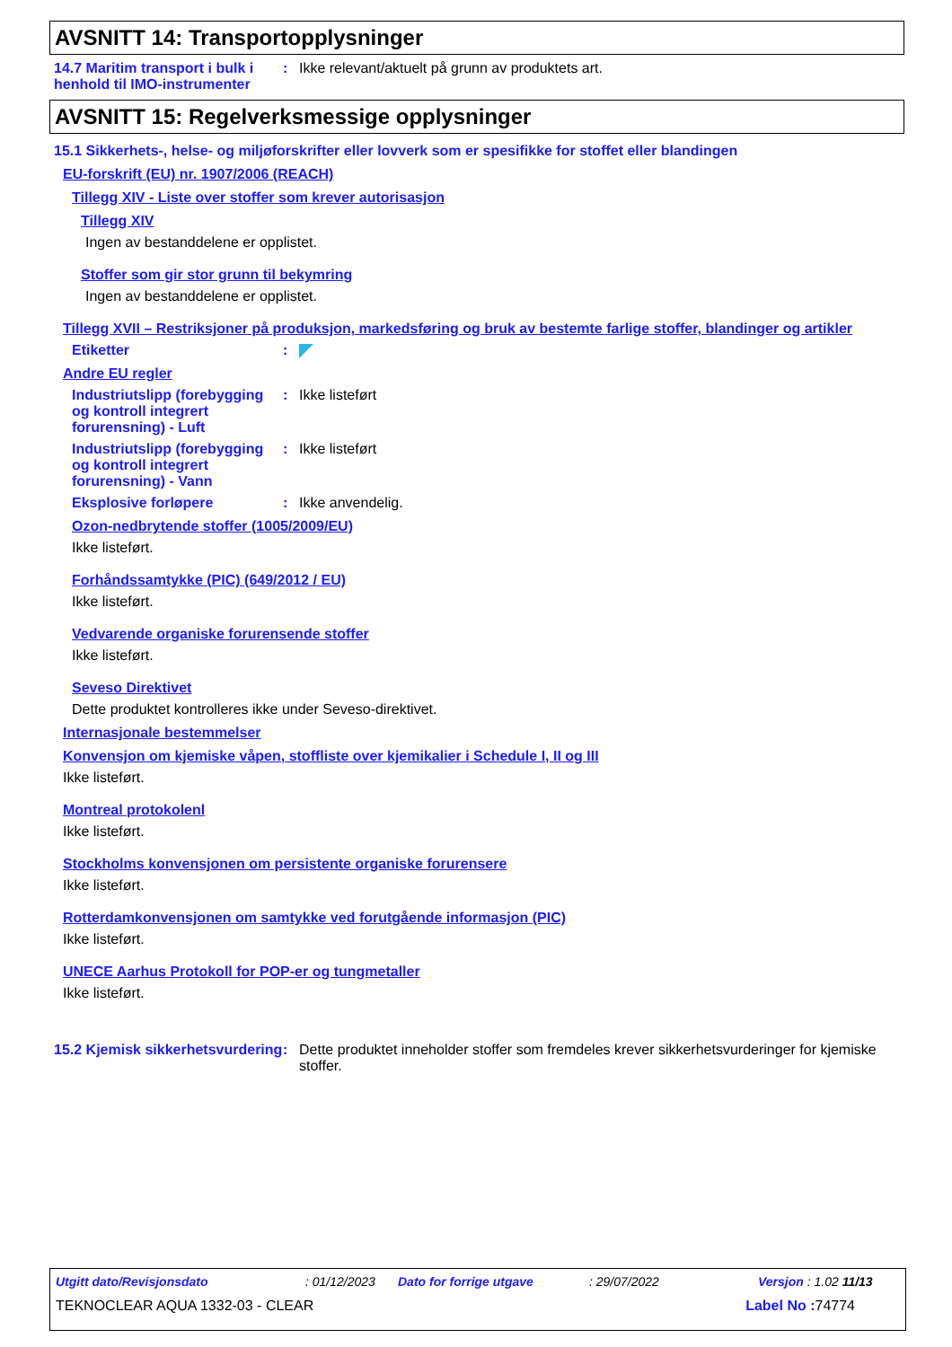AVSNITT 14: Transportopplysninger
14.7 Maritim transport i bulk i henhold til IMO-instrumenter
: Ikke relevant/aktuelt på grunn av produktets art.
AVSNITT 15: Regelverksmessige opplysninger
15.1 Sikkerhets-, helse- og miljøforskrifter eller lovverk som er spesifikke for stoffet eller blandingen
EU-forskrift (EU) nr. 1907/2006 (REACH)
Tillegg XIV - Liste over stoffer som krever autorisasjon
Tillegg XIV
Ingen av bestanddelene er opplistet.
Stoffer som gir stor grunn til bekymring
Ingen av bestanddelene er opplistet.
Tillegg XVII – Restriksjoner på produksjon, markedsføring og bruk av bestemte farlige stoffer, blandinger og artikler
Etiketter :
Andre EU regler
Industriutslipp (forebygging og kontroll integrert forurensning) - Luft
: Ikke listeført
Industriutslipp (forebygging og kontroll integrert forurensning) - Vann
: Ikke listeført
Eksplosive forløpere : Ikke anvendelig.
Ozon-nedbrytende stoffer (1005/2009/EU)
Ikke listeført.
Forhåndssamtykke (PIC) (649/2012 / EU)
Ikke listeført.
Vedvarende organiske forurensende stoffer
Ikke listeført.
Seveso Direktivet
Dette produktet kontrolleres ikke under Seveso-direktivet.
Internasjonale bestemmelser
Konvensjon om kjemiske våpen, stoffliste over kjemikalier i Schedule I, II og III
Ikke listeført.
Montreal protokolenl
Ikke listeført.
Stockholms konvensjonen om persistente organiske forurensere
Ikke listeført.
Rotterdamkonvensjonen om samtykke ved forutgående informasjon (PIC)
Ikke listeført.
UNECE Aarhus Protokoll for POP-er og tungmetaller
Ikke listeført.
15.2 Kjemisk sikkerhetsvurdering
: Dette produktet inneholder stoffer som fremdeles krever sikkerhetsvurderinger for kjemiske stoffer.
Utgitt dato/Revisjonsdato: 01/12/2023 Dato for forrige utgave: 29/07/2022 Versjon : 1.02 11/13
TEKNOCLEAR AQUA 1332-03 - CLEAR Label No : 74774